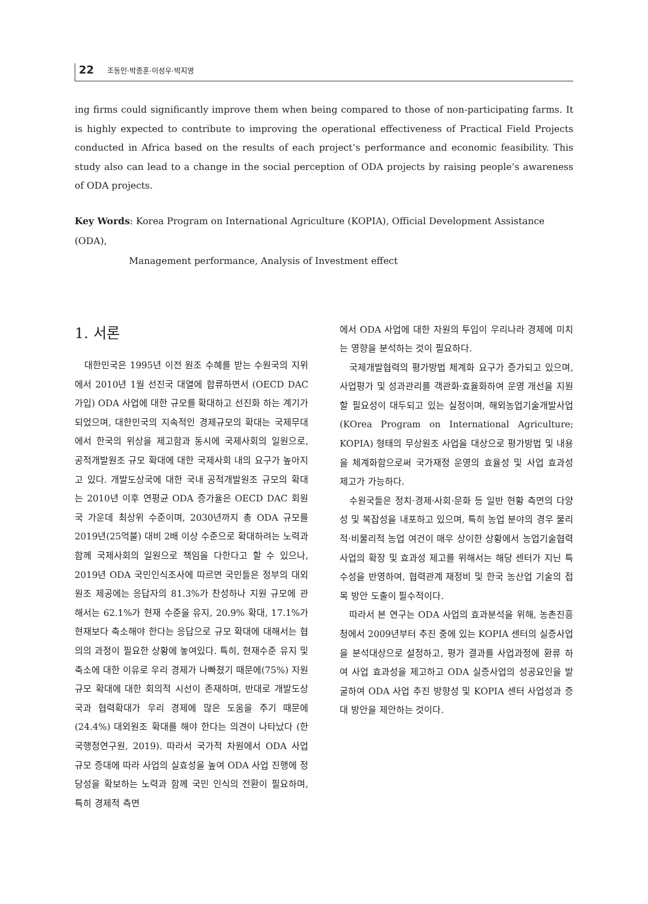22 조동인·박종훈·이성우·박지영
ing firms could significantly improve them when being compared to those of non-participating farms. It is highly expected to contribute to improving the operational effectiveness of Practical Field Projects conducted in Africa based on the results of each project’s performance and economic feasibility. This study also can lead to a change in the social perception of ODA projects by raising people’s awareness of ODA projects.
Key Words: Korea Program on International Agriculture (KOPIA), Official Development Assistance (ODA),
Management performance, Analysis of Investment effect
1. 서론
대한민국은 1995년 이전 원조 수혜를 받는 수원국의 지위에서 2010년 1월 선진국 대열에 합류하면서 (OECD DAC 가입) ODA 사업에 대한 규모를 확대하고 선진화 하는 계기가 되었으며, 대한민국의 지속적인 경제규모의 확대는 국제무대에서 한국의 위상을 제고함과 동시에 국제사회의 일원으로, 공적개발원조 규모 확대에 대한 국제사회 내의 요구가 높아지고 있다. 개발도상국에 대한 국내 공적개발원조 규모의 확대는 2010년 이후 연평균 ODA 증가율은 OECD DAC 회원국 가운데 최상위 수준이며, 2030년까지 총 ODA 규모를 2019년(25억불) 대비 2배 이상 수준으로 확대하려는 노력과 함께 국제사회의 일원으로 책임을 다한다고 할 수 있으나, 2019년 ODA 국민인식조사에 따르면 국민들은 정부의 대외원조 제공에는 응답자의 81.3%가 찬성하나 지원 규모에 관해서는 62.1%가 현재 수준을 유지, 20.9% 확대, 17.1%가 현재보다 축소해야 한다는 응답으로 규모 확대에 대해서는 협의의 과정이 필요한 상황에 놓여있다. 특히, 현재수준 유지 및 축소에 대한 이유로 우리 경제가 나빠졌기 때문에(75%) 지원 규모 확대에 대한 회의적 시선이 존재하며, 반대로 개발도상국과 협력확대가 우리 경제에 많은 도움을 주기 때문에(24.4%) 대외원조 확대를 해야 한다는 의견이 나타났다 (한국행정연구원, 2019). 따라서 국가적 차원에서 ODA 사업 규모 증대에 따라 사업의 실효성을 높여 ODA 사업 진행에 정당성을 확보하는 노력과 함께 국민 인식의 전환이 필요하며, 특히 경제적 측면
에서 ODA 사업에 대한 자원의 투입이 우리나라 경제에 미치는 영향을 분석하는 것이 필요하다.
국제개발협력의 평가방법 체계화 요구가 증가되고 있으며, 사업평가 및 성과관리를 객관화·효율화하여 운영 개선을 지원할 필요성이 대두되고 있는 실정이며, 해외농업기술개발사업(KOrea Program on International Agriculture; KOPIA) 형태의 무상원조 사업을 대상으로 평가방법 및 내용을 체계화함으로써 국가재정 운영의 효율성 및 사업 효과성 제고가 가능하다.
수원국들은 정치·경제·사회·문화 등 일반 현황 측면의 다양성 및 복잡성을 내포하고 있으며, 특히 농업 분야의 경우 물리적·비물리적 농업 여건이 매우 상이한 상황에서 농업기술협력사업의 확장 및 효과성 제고를 위해서는 해당 센터가 지닌 특수성을 반영하여, 협력관계 재정비 및 한국 농산업 기술의 접목 방안 도출이 필수적이다.
따라서 본 연구는 ODA 사업의 효과분석을 위해, 농촌진흥청에서 2009년부터 추진 중에 있는 KOPIA 센터의 실증사업을 분석대상으로 설정하고, 평가 결과를 사업과정에 환류 하여 사업 효과성을 제고하고 ODA 실증사업의 성공요인을 발굴하여 ODA 사업 추진 방향성 및 KOPIA 센터 사업성과 증대 방안을 제안하는 것이다.